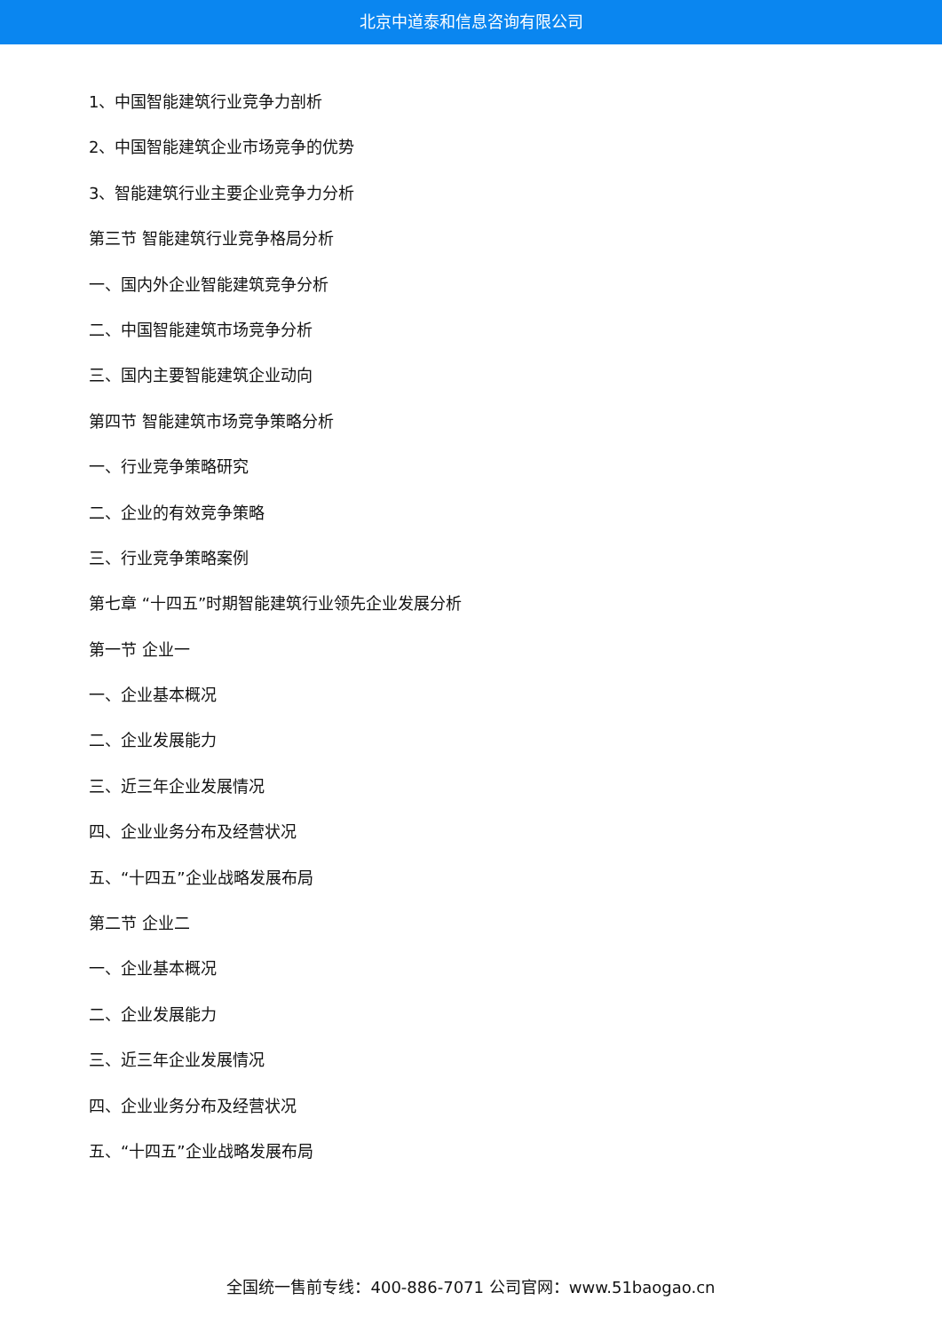北京中道泰和信息咨询有限公司
1、中国智能建筑行业竞争力剖析
2、中国智能建筑企业市场竞争的优势
3、智能建筑行业主要企业竞争力分析
第三节 智能建筑行业竞争格局分析
一、国内外企业智能建筑竞争分析
二、中国智能建筑市场竞争分析
三、国内主要智能建筑企业动向
第四节 智能建筑市场竞争策略分析
一、行业竞争策略研究
二、企业的有效竞争策略
三、行业竞争策略案例
第七章 “十四五”时期智能建筑行业领先企业发展分析
第一节 企业一
一、企业基本概况
二、企业发展能力
三、近三年企业发展情况
四、企业业务分布及经营状况
五、“十四五”企业战略发展布局
第二节 企业二
一、企业基本概况
二、企业发展能力
三、近三年企业发展情况
四、企业业务分布及经营状况
五、“十四五”企业战略发展布局
全国统一售前专线：400-886-7071 公司官网：www.51baogao.cn